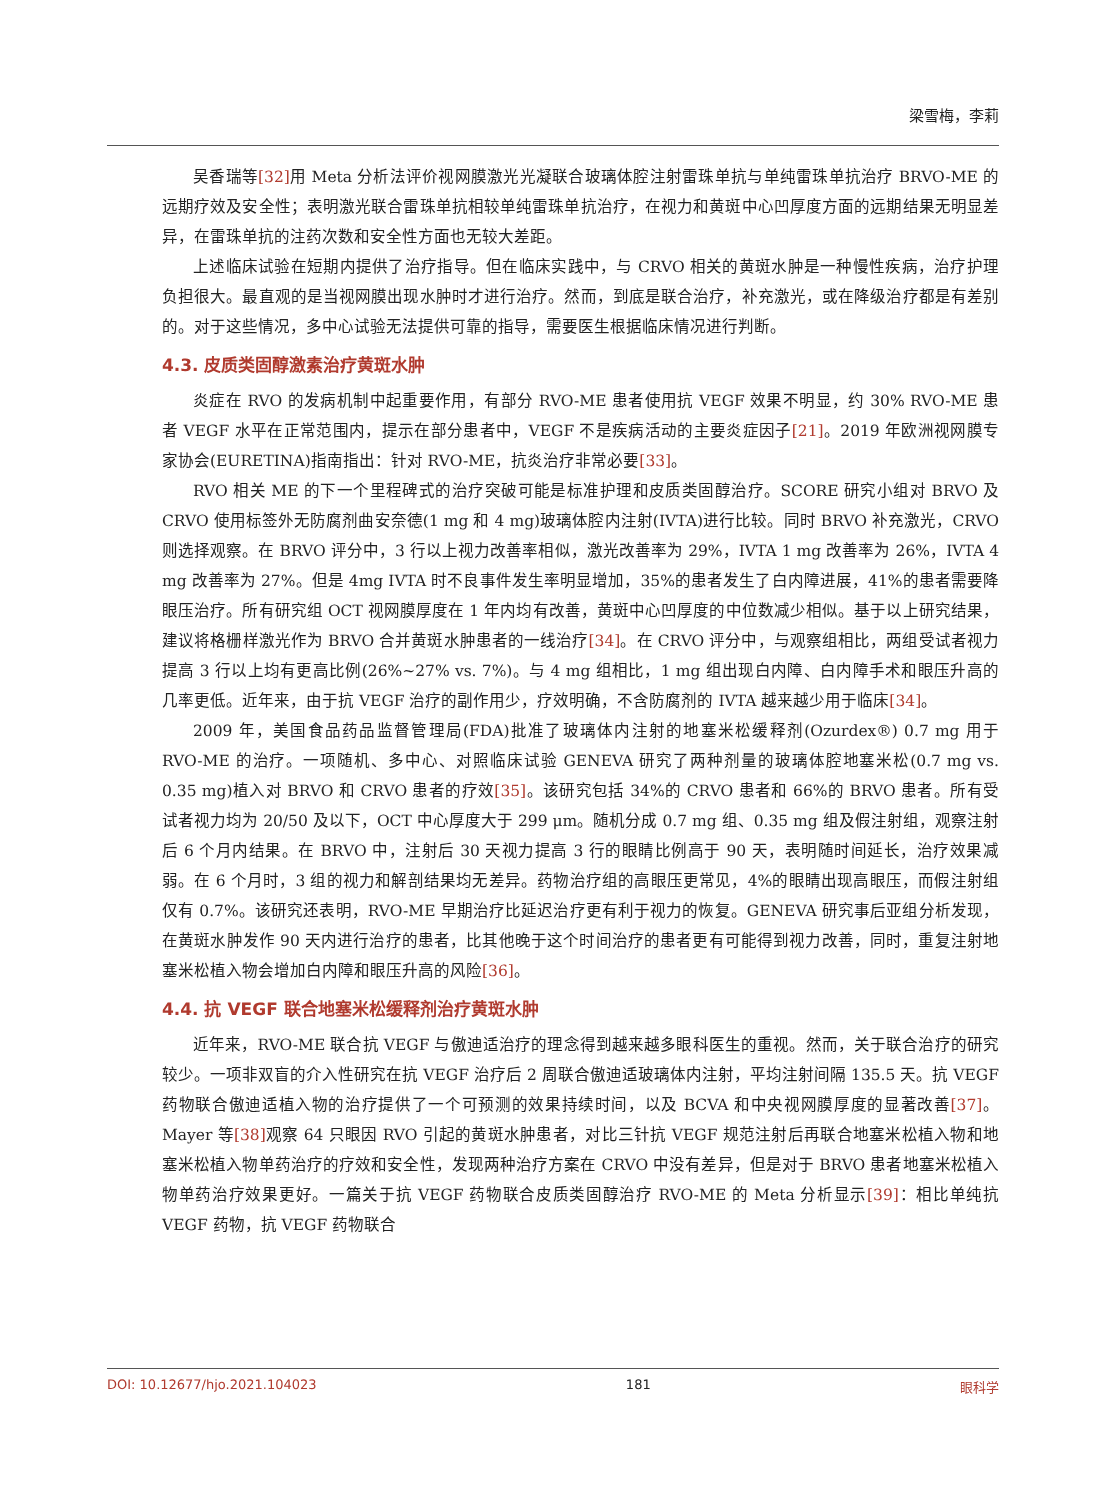梁雪梅，李莉
吴香瑞等[32] 用 Meta 分析法评价视网膜激光光凝联合玻璃体腔注射雷珠单抗与单纯雷珠单抗治疗 BRVO-ME 的远期疗效及安全性；表明激光联合雷珠单抗相较单纯雷珠单抗治疗，在视力和黄斑中心凹厚度方面的远期结果无明显差异，在雷珠单抗的注药次数和安全性方面也无较大差距。
上述临床试验在短期内提供了治疗指导。但在临床实践中，与 CRVO 相关的黄斑水肿是一种慢性疾病，治疗护理负担很大。最直观的是当视网膜出现水肿时才进行治疗。然而，到底是联合治疗，补充激光，或在降级治疗都是有差别的。对于这些情况，多中心试验无法提供可靠的指导，需要医生根据临床情况进行判断。
4.3. 皮质类固醇激素治疗黄斑水肿
炎症在 RVO 的发病机制中起重要作用，有部分 RVO-ME 患者使用抗 VEGF 效果不明显，约 30% RVO-ME 患者 VEGF 水平在正常范围内，提示在部分患者中，VEGF 不是疾病活动的主要炎症因子[21]。2019 年欧洲视网膜专家协会(EURETINA)指南指出：针对 RVO-ME，抗炎治疗非常必要[33]。
RVO 相关 ME 的下一个里程碑式的治疗突破可能是标准护理和皮质类固醇治疗。SCORE 研究小组对 BRVO 及 CRVO 使用标签外无防腐剂曲安奈德(1 mg 和 4 mg)玻璃体腔内注射(IVTA)进行比较。同时 BRVO 补充激光，CRVO 则选择观察。在 BRVO 评分中，3 行以上视力改善率相似，激光改善率为 29%，IVTA 1 mg 改善率为 26%，IVTA 4 mg 改善率为 27%。但是 4mg IVTA 时不良事件发生率明显增加，35%的患者发生了白内障进展，41%的患者需要降眼压治疗。所有研究组 OCT 视网膜厚度在 1 年内均有改善，黄斑中心凹厚度的中位数减少相似。基于以上研究结果，建议将格栅样激光作为 BRVO 合并黄斑水肿患者的一线治疗[34]。在 CRVO 评分中，与观察组相比，两组受试者视力提高 3 行以上均有更高比例(26%~27% vs. 7%)。与 4 mg 组相比，1 mg 组出现白内障、白内障手术和眼压升高的几率更低。近年来，由于抗 VEGF 治疗的副作用少，疗效明确，不含防腐剂的 IVTA 越来越少用于临床[34]。
2009 年，美国食品药品监督管理局(FDA)批准了玻璃体内注射的地塞米松缓释剂(Ozurdex®) 0.7 mg 用于 RVO-ME 的治疗。一项随机、多中心、对照临床试验 GENEVA 研究了两种剂量的玻璃体腔地塞米松(0.7 mg vs. 0.35 mg)植入对 BRVO 和 CRVO 患者的疗效[35]。该研究包括 34%的 CRVO 患者和 66%的 BRVO 患者。所有受试者视力均为 20/50 及以下，OCT 中心厚度大于 299 μm。随机分成 0.7 mg 组、0.35 mg 组及假注射组，观察注射后 6 个月内结果。在 BRVO 中，注射后 30 天视力提高 3 行的眼睛比例高于 90 天，表明随时间延长，治疗效果减弱。在 6 个月时，3 组的视力和解剖结果均无差异。药物治疗组的高眼压更常见，4%的眼睛出现高眼压，而假注射组仅有 0.7%。该研究还表明，RVO-ME 早期治疗比延迟治疗更有利于视力的恢复。GENEVA 研究事后亚组分析发现，在黄斑水肿发作 90 天内进行治疗的患者，比其他晚于这个时间治疗的患者更有可能得到视力改善，同时，重复注射地塞米松植入物会增加白内障和眼压升高的风险[36]。
4.4. 抗 VEGF 联合地塞米松缓释剂治疗黄斑水肿
近年来，RVO-ME 联合抗 VEGF 与傲迪适治疗的理念得到越来越多眼科医生的重视。然而，关于联合治疗的研究较少。一项非双盲的介入性研究在抗 VEGF 治疗后 2 周联合傲迪适玻璃体内注射，平均注射间隔 135.5 天。抗 VEGF 药物联合傲迪适植入物的治疗提供了一个可预测的效果持续时间，以及 BCVA 和中央视网膜厚度的显著改善[37]。Mayer 等[38] 观察 64 只眼因 RVO 引起的黄斑水肿患者，对比三针抗 VEGF 规范注射后再联合地塞米松植入物和地塞米松植入物单药治疗的疗效和安全性，发现两种治疗方案在 CRVO 中没有差异，但是对于 BRVO 患者地塞米松植入物单药治疗效果更好。一篇关于抗 VEGF 药物联合皮质类固醇治疗 RVO-ME 的 Meta 分析显示[39]：相比单纯抗 VEGF 药物，抗 VEGF 药物联合
DOI: 10.12677/hjo.2021.104023 181 眼科学